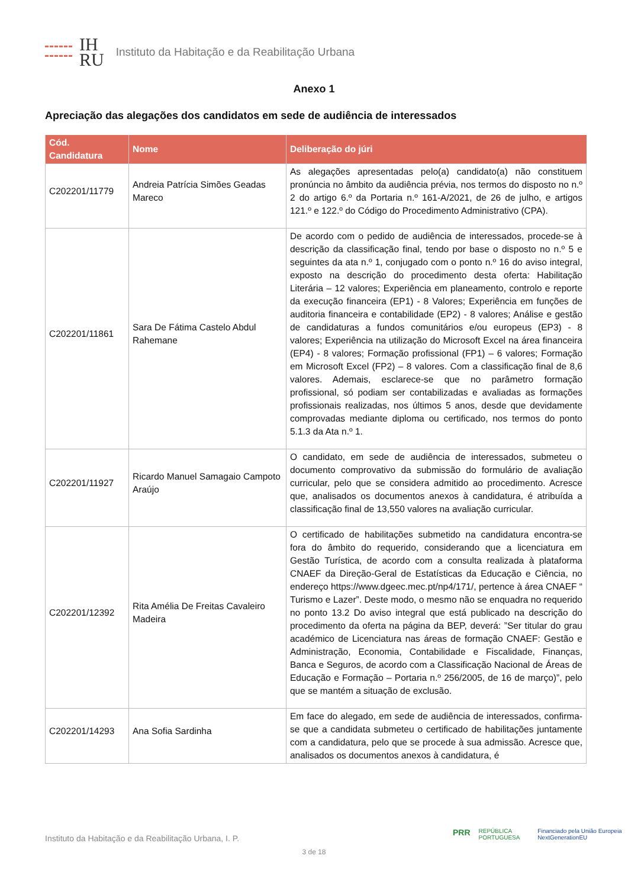IH
RU
Instituto da Habitação e da Reabilitação Urbana
Anexo 1
Apreciação das alegações dos candidatos em sede de audiência de interessados
| Cód. Candidatura | Nome | Deliberação do júri |
| --- | --- | --- |
| C202201/11779 | Andreia Patrícia Simões Geadas Mareco | As alegações apresentadas pelo(a) candidato(a) não constituem pronúncia no âmbito da audiência prévia, nos termos do disposto no n.º 2 do artigo 6.º da Portaria n.º 161-A/2021, de 26 de julho, e artigos 121.º e 122.º do Código do Procedimento Administrativo (CPA). |
| C202201/11861 | Sara De Fátima Castelo Abdul Rahemane | De acordo com o pedido de audiência de interessados, procede-se à descrição da classificação final, tendo por base o disposto no n.º 5 e seguintes da ata n.º 1, conjugado com o ponto n.º 16 do aviso integral, exposto na descrição do procedimento desta oferta: Habilitação Literária – 12 valores; Experiência em planeamento, controlo e reporte da execução financeira (EP1) - 8 Valores; Experiência em funções de auditoria financeira e contabilidade (EP2) - 8 valores; Análise e gestão de candidaturas a fundos comunitários e/ou europeus (EP3) - 8 valores; Experiência na utilização do Microsoft Excel na área financeira (EP4) - 8 valores; Formação profissional (FP1) – 6 valores; Formação em Microsoft Excel (FP2) – 8 valores. Com a classificação final de 8,6 valores. Ademais, esclarece-se que no parâmetro formação profissional, só podiam ser contabilizadas e avaliadas as formações profissionais realizadas, nos últimos 5 anos, desde que devidamente comprovadas mediante diploma ou certificado, nos termos do ponto 5.1.3 da Ata n.º 1. |
| C202201/11927 | Ricardo Manuel Samagaio Campoto Araújo | O candidato, em sede de audiência de interessados, submeteu o documento comprovativo da submissão do formulário de avaliação curricular, pelo que se considera admitido ao procedimento. Acresce que, analisados os documentos anexos à candidatura, é atribuída a classificação final de 13,550 valores na avaliação curricular. |
| C202201/12392 | Rita Amélia De Freitas Cavaleiro Madeira | O certificado de habilitações submetido na candidatura encontra-se fora do âmbito do requerido, considerando que a licenciatura em Gestão Turística, de acordo com a consulta realizada à plataforma CNAEF da Direção-Geral de Estatísticas da Educação e Ciência, no endereço https://www.dgeec.mec.pt/np4/171/, pertence à área CNAEF “ Turismo e Lazer”. Deste modo, o mesmo não se enquadra no requerido no ponto 13.2 Do aviso integral que está publicado na descrição do procedimento da oferta na página da BEP, deverá: ”Ser titular do grau académico de Licenciatura nas áreas de formação CNAEF: Gestão e Administração, Economia, Contabilidade e Fiscalidade, Finanças, Banca e Seguros, de acordo com a Classificação Nacional de Áreas de Educação e Formação – Portaria n.º 256/2005, de 16 de março)”, pelo que se mantém a situação de exclusão. |
| C202201/14293 | Ana Sofia Sardinha | Em face do alegado, em sede de audiência de interessados, confirma-se que a candidata submeteu o certificado de habilitações juntamente com a candidatura, pelo que se procede à sua admissão. Acresce que, analisados os documentos anexos à candidatura, é |
PRR REPÚBLICA PORTUGUESA Financiado pela União Europeia NextGenerationEU
Instituto da Habitação e da Reabilitação Urbana, I. P.
3 de 18